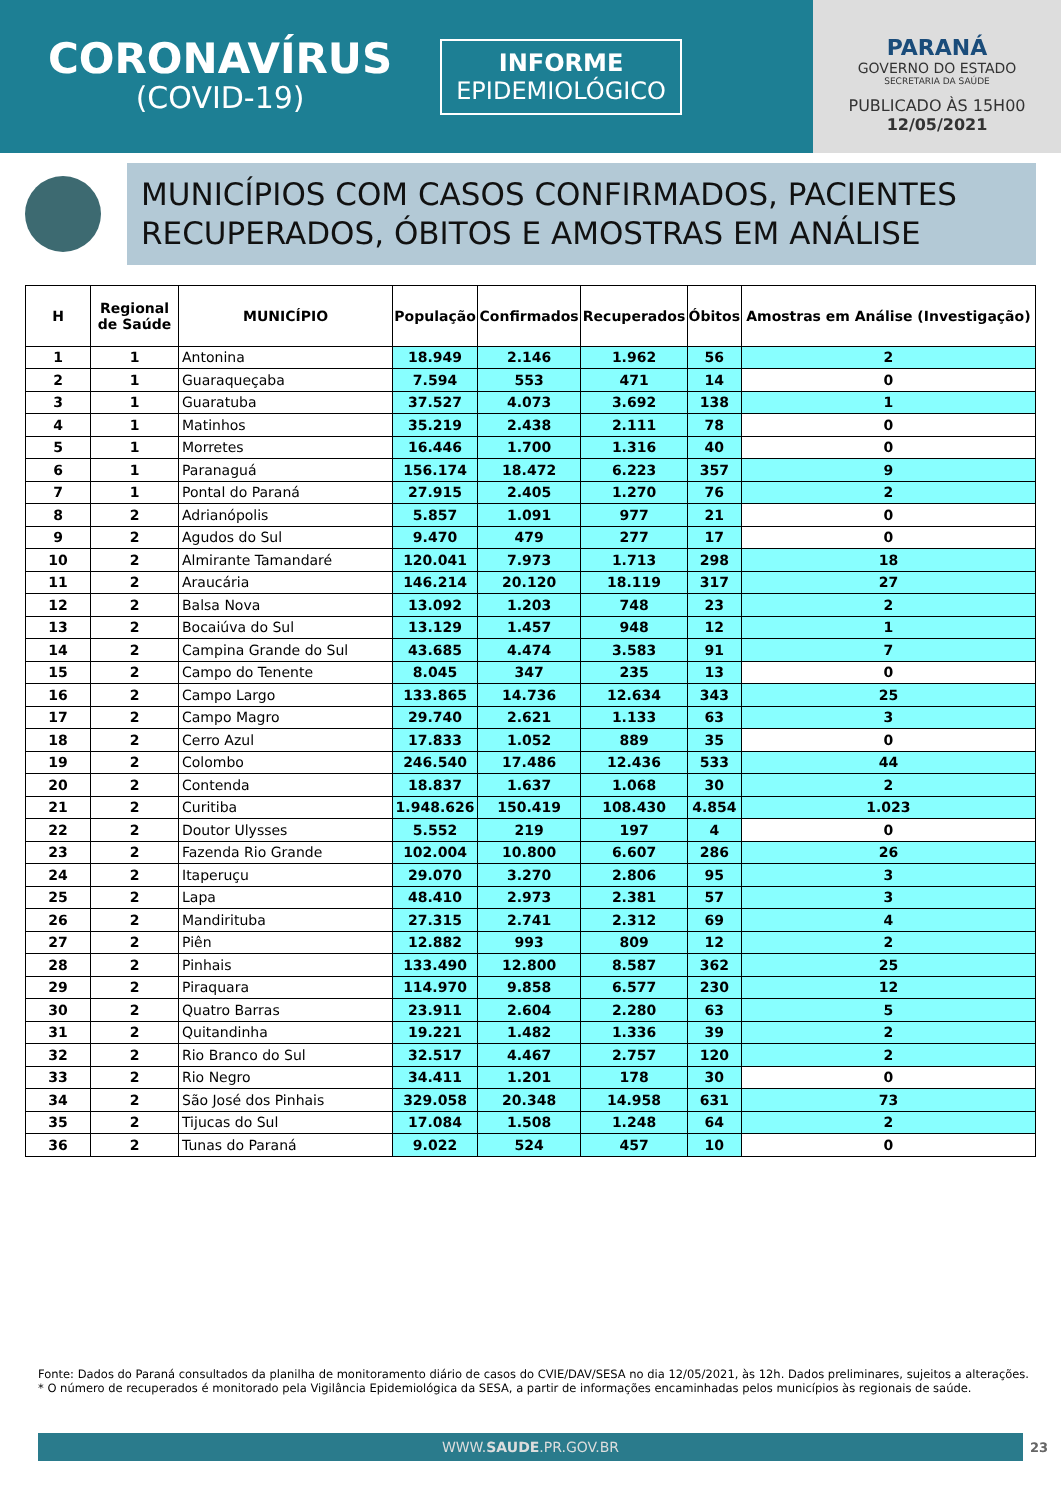CORONAVÍRUS
(COVID-19)
INFORME
EPIDEMIOLÓGICO
PARANÁ
GOVERNO DO ESTADO
SECRETARIA DA SAÚDE
PUBLICADO ÀS 15H00
12/05/2021
MUNICÍPIOS COM CASOS CONFIRMADOS, PACIENTES RECUPERADOS, ÓBITOS E AMOSTRAS EM ANÁLISE
| H | Regional de Saúde | MUNICÍPIO | População | Confirmados | Recuperados | Óbitos | Amostras em Análise (Investigação) |
| --- | --- | --- | --- | --- | --- | --- | --- |
| 1 | 1 | Antonina | 18.949 | 2.146 | 1.962 | 56 | 2 |
| 2 | 1 | Guaraqueçaba | 7.594 | 553 | 471 | 14 | 0 |
| 3 | 1 | Guaratuba | 37.527 | 4.073 | 3.692 | 138 | 1 |
| 4 | 1 | Matinhos | 35.219 | 2.438 | 2.111 | 78 | 0 |
| 5 | 1 | Morretes | 16.446 | 1.700 | 1.316 | 40 | 0 |
| 6 | 1 | Paranaguá | 156.174 | 18.472 | 6.223 | 357 | 9 |
| 7 | 1 | Pontal do Paraná | 27.915 | 2.405 | 1.270 | 76 | 2 |
| 8 | 2 | Adrianópolis | 5.857 | 1.091 | 977 | 21 | 0 |
| 9 | 2 | Agudos do Sul | 9.470 | 479 | 277 | 17 | 0 |
| 10 | 2 | Almirante Tamandaré | 120.041 | 7.973 | 1.713 | 298 | 18 |
| 11 | 2 | Araucária | 146.214 | 20.120 | 18.119 | 317 | 27 |
| 12 | 2 | Balsa Nova | 13.092 | 1.203 | 748 | 23 | 2 |
| 13 | 2 | Bocaiúva do Sul | 13.129 | 1.457 | 948 | 12 | 1 |
| 14 | 2 | Campina Grande do Sul | 43.685 | 4.474 | 3.583 | 91 | 7 |
| 15 | 2 | Campo do Tenente | 8.045 | 347 | 235 | 13 | 0 |
| 16 | 2 | Campo Largo | 133.865 | 14.736 | 12.634 | 343 | 25 |
| 17 | 2 | Campo Magro | 29.740 | 2.621 | 1.133 | 63 | 3 |
| 18 | 2 | Cerro Azul | 17.833 | 1.052 | 889 | 35 | 0 |
| 19 | 2 | Colombo | 246.540 | 17.486 | 12.436 | 533 | 44 |
| 20 | 2 | Contenda | 18.837 | 1.637 | 1.068 | 30 | 2 |
| 21 | 2 | Curitiba | 1.948.626 | 150.419 | 108.430 | 4.854 | 1.023 |
| 22 | 2 | Doutor Ulysses | 5.552 | 219 | 197 | 4 | 0 |
| 23 | 2 | Fazenda Rio Grande | 102.004 | 10.800 | 6.607 | 286 | 26 |
| 24 | 2 | Itaperuçu | 29.070 | 3.270 | 2.806 | 95 | 3 |
| 25 | 2 | Lapa | 48.410 | 2.973 | 2.381 | 57 | 3 |
| 26 | 2 | Mandirituba | 27.315 | 2.741 | 2.312 | 69 | 4 |
| 27 | 2 | Piên | 12.882 | 993 | 809 | 12 | 2 |
| 28 | 2 | Pinhais | 133.490 | 12.800 | 8.587 | 362 | 25 |
| 29 | 2 | Piraquara | 114.970 | 9.858 | 6.577 | 230 | 12 |
| 30 | 2 | Quatro Barras | 23.911 | 2.604 | 2.280 | 63 | 5 |
| 31 | 2 | Quitandinha | 19.221 | 1.482 | 1.336 | 39 | 2 |
| 32 | 2 | Rio Branco do Sul | 32.517 | 4.467 | 2.757 | 120 | 2 |
| 33 | 2 | Rio Negro | 34.411 | 1.201 | 178 | 30 | 0 |
| 34 | 2 | São José dos Pinhais | 329.058 | 20.348 | 14.958 | 631 | 73 |
| 35 | 2 | Tijucas do Sul | 17.084 | 1.508 | 1.248 | 64 | 2 |
| 36 | 2 | Tunas do Paraná | 9.022 | 524 | 457 | 10 | 0 |
Fonte: Dados do Paraná consultados da planilha de monitoramento diário de casos do CVIE/DAV/SESA no dia 12/05/2021, às 12h. Dados preliminares, sujeitos a alterações.
* O número de recuperados é monitorado pela Vigilância Epidemiológica da SESA, a partir de informações encaminhadas pelos municípios às regionais de saúde.
WWW.SAUDE.PR.GOV.BR 23